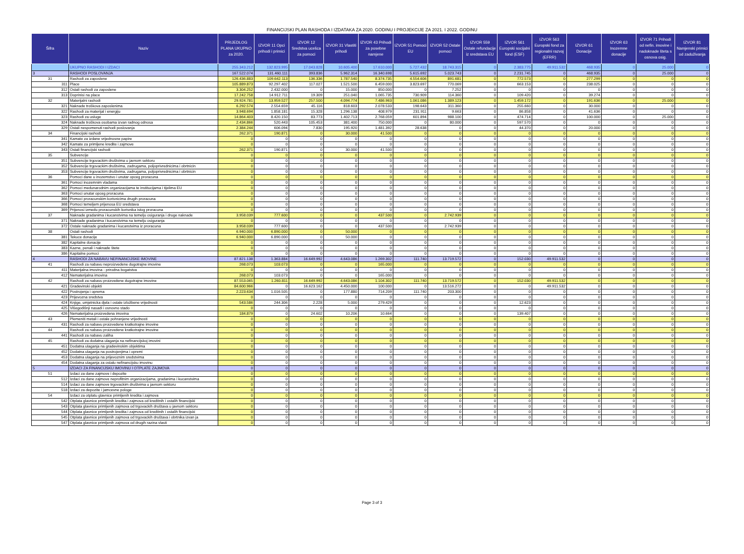FINANCIJSKI PLAN RASHODA I IZDATAKA ZA 2020. GODINU I PROJEKCIJE ZA 2021. I 2022. GODINU
| Šifra | Naziv | PRIJEDLOG PLANA UKUPNO za 2020. | IZVOR 11 Opci prihodi i primici | IZVOR 12 Sredstva ucešca za pomoci | IZVOR 31 Vlastiti prihodi | IZVOR 43 Prihodi za posebne namjene | IZVOR 51 Pomoci EU | IZVOR 52 Ostale pomoci | IZVOR 559 Ostale refundacije iz sredstava EU | IZVOR 561 Europski socijalni fond (ESF) | IZVOR 563 Europski fond za regionalni razvoj (EFRR) | IZVOR 61 Donacije | IZVOR 63 Inozemne donacije | IZVOR 71 Prihodi od nefin. imovine i nadoknade šteta s osnova osig. | IZVOR 81 Namjenski primici od zaduživanja |
| --- | --- | --- | --- | --- | --- | --- | --- | --- | --- | --- | --- | --- | --- | --- | --- |
| | UKUPNO RASHODI I IZDACI | 255.343.212 | 132.823.995 | 17.043.828 | 10.605.400 | 17.610.000 | 5.727.432 | 18.743.315 | 0 | 2.383.775 | 49.911.532 | 468.935 | 0 | 25.000 | 0 |
| 3 | RASHODI POSLOVANJA | 167.522.074 | 131.460.111 | 393.836 | 5.962.314 | 16.340.698 | 5.615.692 | 5.023.743 | 0 | 2.231.745 | 0 | 468.935 | 0 | 25.000 | 0 |
| 31 | Rashodi za zaposlene | 126.436.883 | 109.642.113 | 136.336 | 1.787.540 | 8.374.735 | 4.554.606 | 891.681 | 0 | 772.573 | 0 | 277.299 | 0 | 0 | 0 |
| 311 | Place | 105.889.873 | 92.297.402 | 117.027 | 1.521.500 | 6.459.000 | 3.823.697 | 770.069 | 0 | 663.153 | 0 | 238.025 | 0 | 0 | 0 |
| 312 | Ostali rashodi za zaposlene | 3.304.252 | 2.432.000 | 0 | 15.000 | 850.000 | 0 | 7.252 | 0 | 0 | 0 | 0 | 0 | 0 | 0 |
| 313 | Doprinisi na place | 17.242.758 | 14.912.711 | 19.309 | 251.040 | 1.065.735 | 730.909 | 114.360 | 0 | 109.420 | 0 | 39.274 | 0 | 0 | 0 |
| 32 | Materijalni rashodi | 29.924.781 | 13.959.527 | 257.500 | 4.094.774 | 7.486.963 | 1.061.086 | 1.389.123 | 0 | 1.459.172 | 0 | 191.636 | 0 | 25.000 | 0 |
| 321 | Naknade troškova zaposlenima | 6.292.574 | 2.554.659 | 45.116 | 818.603 | 2.078.533 | 198.643 | 311.360 | 0 | 255.660 | 0 | 30.000 | 0 | 0 | 0 |
| 322 | Rashodi za materijal i energiju | 3.948.694 | 1.858.181 | 15.328 | 1.296.138 | 408.979 | 231.911 | 9.663 | 0 | 86.858 | 0 | 41.636 | 0 | 0 | 0 |
| 323 | Rashodi za usluge | 14.864.403 | 8.420.150 | 83.773 | 1.402.713 | 2.768.059 | 601.894 | 988.100 | 0 | 474.714 | 0 | 100.000 | 0 | 25.000 | 0 |
| 324 | Naknade troškova osobama izvan radnog odnosa | 2.434.866 | 520.443 | 105.453 | 381.400 | 750.000 | 0 | 80.000 | 0 | 597.570 | 0 | 0 | 0 | 0 | 0 |
| 329 | Ostali nespomenuti rashodi poslovanja | 2.384.244 | 606.094 | 7.830 | 195.920 | 1.481.392 | 28.638 | 0 | 0 | 44.370 | 0 | 20.000 | 0 | 0 | 0 |
| 34 | Financijski rashodi | 262.371 | 190.871 | 0 | 30.000 | 41.500 | 0 | 0 | 0 | 0 | 0 | 0 | 0 | 0 | 0 |
| 341 | Kamate za izdane vrijednosne papire | 0 | 0 | 0 | 0 | 0 | 0 | 0 | 0 | 0 | 0 | 0 | 0 | 0 | 0 |
| 342 | Kamate za primljene kredite i zajmove | 0 | 0 | 0 | 0 | 0 | 0 | 0 | 0 | 0 | 0 | 0 | 0 | 0 | 0 |
| 343 | Ostali financijski rashodi | 262.371 | 190.871 | 0 | 30.000 | 41.500 | 0 | 0 | 0 | 0 | 0 | 0 | 0 | 0 | 0 |
| 35 | Subvencije | 0 | 0 | 0 | 0 | 0 | 0 | 0 | 0 | 0 | 0 | 0 | 0 | 0 | 0 |
| 351 | Subvencije trgovackim društvima u javnom sektoru | 0 | 0 | 0 | 0 | 0 | 0 | 0 | 0 | 0 | 0 | 0 | 0 | 0 | 0 |
| 352 | Subvencije trgovackim društvima, zadrugama, poljoprivrednicima i obrtnicin | 0 | 0 | 0 | 0 | 0 | 0 | 0 | 0 | 0 | 0 | 0 | 0 | 0 | 0 |
| 353 | Subvencije trgovackim društvima, zadrugama, poljoprivrednicima i obrtnicin | 0 | 0 | 0 | 0 | 0 | 0 | 0 | 0 | 0 | 0 | 0 | 0 | 0 | 0 |
| 36 | Pomoci dane u inozemstvo i unutar opceg proracuna | 0 | 0 | 0 | 0 | 0 | 0 | 0 | 0 | 0 | 0 | 0 | 0 | 0 | 0 |
| 361 | Pomoci inozemnim vladama | 0 | 0 | 0 | 0 | 0 | 0 | 0 | 0 | 0 | 0 | 0 | 0 | 0 | 0 |
| 362 | Pomoci medunarodnim organizacijama te institucijama i tijelima EU | 0 | 0 | 0 | 0 | 0 | 0 | 0 | 0 | 0 | 0 | 0 | 0 | 0 | 0 |
| 363 | Pomoci unutar opceg proracuna | 0 | 0 | 0 | 0 | 0 | 0 | 0 | 0 | 0 | 0 | 0 | 0 | 0 | 0 |
| 366 | Pomoci proracunskim korisnicima drugih proracuna | 0 | 0 | 0 | 0 | 0 | 0 | 0 | 0 | 0 | 0 | 0 | 0 | 0 | 0 |
| 368 | Pomoci temeljem prijenosa EU sredstava | 0 | 0 | 0 | 0 | 0 | 0 | 0 | 0 | 0 | 0 | 0 | 0 | 0 | 0 |
| 369 | Prijenosi izmedu proracunskih korisnika istog proracuna | 0 | 0 | 0 | 0 | 0 | 0 | 0 | 0 | 0 | 0 | 0 | 0 | 0 | 0 |
| 37 | Naknade gradanima i kucanstvima na temelju osiguranja i druge naknade | 3.958.039 | 777.600 | 0 | 0 | 437.500 | 0 | 2.742.939 | 0 | 0 | 0 | 0 | 0 | 0 | 0 |
| 371 | Naknade gradanima i kucanstvima na temelju osiguranja | 0 | 0 | 0 | 0 | 0 | 0 | 0 | 0 | 0 | 0 | 0 | 0 | 0 | 0 |
| 372 | Ostale naknade gradanima i kucanstvima iz proracuna | 3.958.039 | 777.600 | 0 | 0 | 437.500 | 0 | 2.742.939 | 0 | 0 | 0 | 0 | 0 | 0 | 0 |
| 38 | Ostali rashodi | 6.940.000 | 6.890.000 | 0 | 50.000 | 0 | 0 | 0 | 0 | 0 | 0 | 0 | 0 | 0 | 0 |
| 381 | Tekuce donacije | 6.940.000 | 6.890.000 | 0 | 50.000 | 0 | 0 | 0 | 0 | 0 | 0 | 0 | 0 | 0 | 0 |
| 382 | Kapitalne donacije | 0 | 0 | 0 | 0 | 0 | 0 | 0 | 0 | 0 | 0 | 0 | 0 | 0 | 0 |
| 383 | Kazne, penali i naknade štete | 0 | 0 | 0 | 0 | 0 | 0 | 0 | 0 | 0 | 0 | 0 | 0 | 0 | 0 |
| 386 | Kapitalne pomoci | 0 | 0 | 0 | 0 | 0 | 0 | 0 | 0 | 0 | 0 | 0 | 0 | 0 | 0 |
| 4 | RASHODI ZA NABAVU NEFINANCIJSKE IMOVINE | 87.821.138 | 1.363.884 | 16.649.992 | 4.643.086 | 1.269.302 | 111.740 | 13.719.572 | 0 | 152.030 | 49.911.532 | 0 | 0 | 0 | 0 |
| 41 | Rashodi za nabavu neproizvedene dugotrajne imovine | 268.073 | 103.073 | 0 | 0 | 165.000 | 0 | 0 | 0 | 0 | 0 | 0 | 0 | 0 | 0 |
| 411 | Materijalna imovina - prirodna bogatstva | 0 | 0 | 0 | 0 | 0 | 0 | 0 | 0 | 0 | 0 | 0 | 0 | 0 | 0 |
| 412 | Nematerijalna imovina | 268.073 | 103.073 | 0 | 0 | 165.000 | 0 | 0 | 0 | 0 | 0 | 0 | 0 | 0 | 0 |
| 42 | Rashodi za nabavu proizvedene dugotrajne imovine | 87.553.065 | 1.260.811 | 16.649.992 | 4.643.086 | 1.104.302 | 111.740 | 13.719.572 | 0 | 152.030 | 49.911.532 | 0 | 0 | 0 | 0 |
| 421 | Gradevinski objekti | 84.600.966 | 0 | 16.623.162 | 4.450.000 | 100.000 | 0 | 13.516.272 | 0 | 0 | 49.911.532 | 0 | 0 | 0 | 0 |
| 422 | Postrojenja i oprema | 2.223.634 | 1.016.505 | 0 | 177.880 | 714.209 | 111.740 | 203.300 | 0 | 0 | 0 | 0 | 0 | 0 | 0 |
| 423 | Prijevozna sredstva | 0 | 0 | 0 | 0 | 0 | 0 | 0 | 0 | 0 | 0 | 0 | 0 | 0 | 0 |
| 424 | Knjige, umjetnicka djela i ostale izložbene vrijednosti | 543.586 | 244.306 | 2.228 | 5.000 | 279.429 | 0 | 0 | 0 | 12.623 | 0 | 0 | 0 | 0 | 0 |
| 425 | Višegodišnji nasadi i osnovno stado | 0 | 0 | 0 | 0 | 0 | 0 | 0 | 0 | 0 | 0 | 0 | 0 | 0 | 0 |
| 426 | Nematerijalna proizvedena imovina | 184.879 | 0 | 24.602 | 10.206 | 10.664 | 0 | 0 | 0 | 139.407 | 0 | 0 | 0 | 0 | 0 |
| 43 | Plemeniti metali i ostale pohranjene vrijednosti | 0 | 0 | 0 | 0 | 0 | 0 | 0 | 0 | 0 | 0 | 0 | 0 | 0 | 0 |
| 431 | Rashodi za nabavu proizvedene kratkotrajne imovine | 0 | 0 | 0 | 0 | 0 | 0 | 0 | 0 | 0 | 0 | 0 | 0 | 0 | 0 |
| 44 | Rashodi za nabavu proizvedene kratkotrajne imovine | 0 | 0 | 0 | 0 | 0 | 0 | 0 | 0 | 0 | 0 | 0 | 0 | 0 | 0 |
| 441 | Rashodi za nabavu zaliha | 0 | 0 | 0 | 0 | 0 | 0 | 0 | 0 | 0 | 0 | 0 | 0 | 0 | 0 |
| 45 | Rashodi za dodatna ulaganja na nefinancijskoj imovini | 0 | 0 | 0 | 0 | 0 | 0 | 0 | 0 | 0 | 0 | 0 | 0 | 0 | 0 |
| 451 | Dodatna ulaganja na gradevinskim objektima | 0 | 0 | 0 | 0 | 0 | 0 | 0 | 0 | 0 | 0 | 0 | 0 | 0 | 0 |
| 452 | Dodatna ulaganja na postrojenjima i opremi | 0 | 0 | 0 | 0 | 0 | 0 | 0 | 0 | 0 | 0 | 0 | 0 | 0 | 0 |
| 453 | Dodatna ulaganja na prijevoznim sredstvima | 0 | 0 | 0 | 0 | 0 | 0 | 0 | 0 | 0 | 0 | 0 | 0 | 0 | 0 |
| 454 | Dodatna ulaganja za ostalu nefinancijsku imovinu | 0 | 0 | 0 | 0 | 0 | 0 | 0 | 0 | 0 | 0 | 0 | 0 | 0 | 0 |
| 5 | IZDACI ZA FINANCIJSKU IMOVINU I OTPLATE ZAJMOVA | 0 | 0 | 0 | 0 | 0 | 0 | 0 | 0 | 0 | 0 | 0 | 0 | 0 | 0 |
| 51 | Izdaci za dane zajmove i depozite | 0 | 0 | 0 | 0 | 0 | 0 | 0 | 0 | 0 | 0 | 0 | 0 | 0 | 0 |
| 512 | Izdaci za dane zajmove neprofitnim organizacijama, gradanima i kucanstvima | 0 | 0 | 0 | 0 | 0 | 0 | 0 | 0 | 0 | 0 | 0 | 0 | 0 | 0 |
| 514 | Izdaci za dane zajmove trgovackim društvima u javnom sektoru | 0 | 0 | 0 | 0 | 0 | 0 | 0 | 0 | 0 | 0 | 0 | 0 | 0 | 0 |
| 518 | Izdaci za depozite i jamcevne pologe | 0 | 0 | 0 | 0 | 0 | 0 | 0 | 0 | 0 | 0 | 0 | 0 | 0 | 0 |
| 54 | Izdaci za otplatu glavnice primljenih kredita i zajmova | 0 | 0 | 0 | 0 | 0 | 0 | 0 | 0 | 0 | 0 | 0 | 0 | 0 | 0 |
| 542 | Otplata glavnice primljenih kredita i zajmova od kreditnih i ostalih financijski | 0 | 0 | 0 | 0 | 0 | 0 | 0 | 0 | 0 | 0 | 0 | 0 | 0 | 0 |
| 543 | Otplata glavnice primljenih zajmova od trgovackih društava u javnom sektoru | 0 | 0 | 0 | 0 | 0 | 0 | 0 | 0 | 0 | 0 | 0 | 0 | 0 | 0 |
| 544 | Otplata glavnice primljenih kredita i zajmova od kreditnih i ostalih financijski | 0 | 0 | 0 | 0 | 0 | 0 | 0 | 0 | 0 | 0 | 0 | 0 | 0 | 0 |
| 545 | Otplata glavnice primljenih zajmova od trgovackih društava i obrtnika izvan ja | 0 | 0 | 0 | 0 | 0 | 0 | 0 | 0 | 0 | 0 | 0 | 0 | 0 | 0 |
| 547 | Otplata glavnice primljenih zajmova od drugih razina vlasti | 0 | 0 | 0 | 0 | 0 | 0 | 0 | 0 | 0 | 0 | 0 | 0 | 0 | 0 |
Page 3 of 3